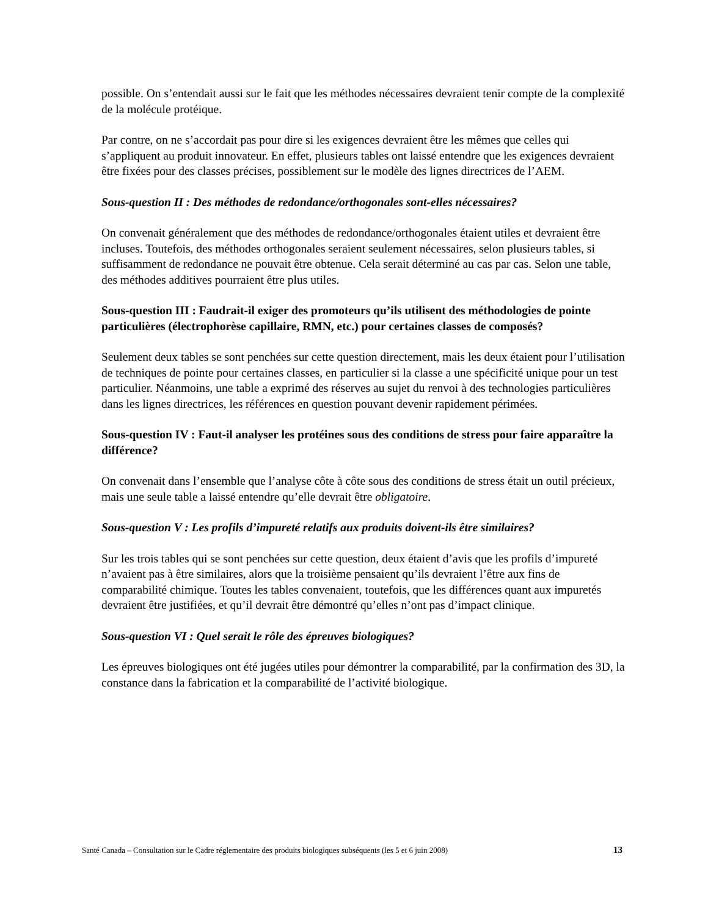possible. On s’entendait aussi sur le fait que les méthodes nécessaires devraient tenir compte de la complexité de la molécule protéique.
Par contre, on ne s’accordait pas pour dire si les exigences devraient être les mêmes que celles qui s’appliquent au produit innovateur. En effet, plusieurs tables ont laissé entendre que les exigences devraient être fixées pour des classes précises, possiblement sur le modèle des lignes directrices de l’AEM.
Sous-question II : Des méthodes de redondance/orthogonales sont-elles nécessaires?
On convenait généralement que des méthodes de redondance/orthogonales étaient utiles et devraient être incluses. Toutefois, des méthodes orthogonales seraient seulement nécessaires, selon plusieurs tables, si suffisamment de redondance ne pouvait être obtenue. Cela serait déterminé au cas par cas. Selon une table, des méthodes additives pourraient être plus utiles.
Sous-question III : Faudrait-il exiger des promoteurs qu’ils utilisent des méthodologies de pointe particulières (électrophorèse capillaire, RMN, etc.) pour certaines classes de composés?
Seulement deux tables se sont penchées sur cette question directement, mais les deux étaient pour l’utilisation de techniques de pointe pour certaines classes, en particulier si la classe a une spécificité unique pour un test particulier. Néanmoins, une table a exprimé des réserves au sujet du renvoi à des technologies particulières dans les lignes directrices, les références en question pouvant devenir rapidement périmées.
Sous-question IV : Faut-il analyser les protéines sous des conditions de stress pour faire apparaître la différence?
On convenait dans l’ensemble que l’analyse côte à côte sous des conditions de stress était un outil précieux, mais une seule table a laissé entendre qu’elle devrait être obligatoire.
Sous-question V : Les profils d’impureté relatifs aux produits doivent-ils être similaires?
Sur les trois tables qui se sont penchées sur cette question, deux étaient d’avis que les profils d’impureté n’avaient pas à être similaires, alors que la troisième pensaient qu’ils devraient l’être aux fins de comparabilité chimique. Toutes les tables convenaient, toutefois, que les différences quant aux impuretés devraient être justifiées, et qu’il devrait être démontré qu’elles n’ont pas d’impact clinique.
Sous-question VI : Quel serait le rôle des épreuves biologiques?
Les épreuves biologiques ont été jugées utiles pour démontrer la comparabilité, par la confirmation des 3D, la constance dans la fabrication et la comparabilité de l’activité biologique.
Santé Canada – Consultation sur le Cadre réglementaire des produits biologiques subséquents (les 5 et 6 juin 2008) 13